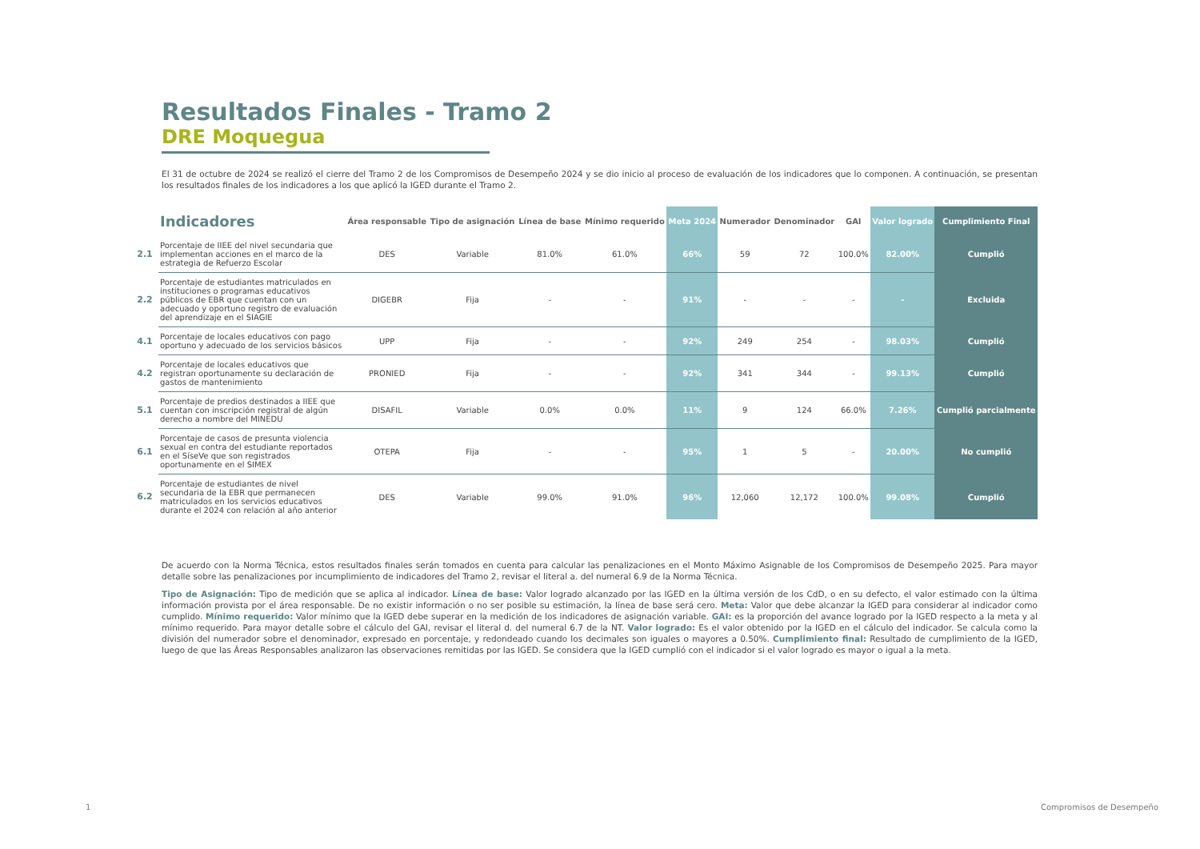Resultados Finales - Tramo 2
DRE Moquegua
El 31 de octubre de 2024 se realizó el cierre del Tramo 2 de los Compromisos de Desempeño 2024 y se dio inicio al proceso de evaluación de los indicadores que lo componen. A continuación, se presentan los resultados finales de los indicadores a los que aplicó la IGED durante el Tramo 2.
| | Indicadores | Área responsable | Tipo de asignación | Línea de base | Mínimo requerido | Meta 2024 | Numerador | Denominador | GAI | Valor logrado | Cumplimiento Final |
| --- | --- | --- | --- | --- | --- | --- | --- | --- | --- | --- | --- |
| 2.1 | Porcentaje de IIEE del nivel secundaria que implementan acciones en el marco de la estrategia de Refuerzo Escolar | DES | Variable | 81.0% | 61.0% | 66% | 59 | 72 | 100.0% | 82.00% | Cumplió |
| 2.2 | Porcentaje de estudiantes matriculados en instituciones o programas educativos públicos de EBR que cuentan con un adecuado y oportuno registro de evaluación del aprendizaje en el SIAGIE | DIGEBR | Fija | - | - | 91% | - | - | - | - | Excluida |
| 4.1 | Porcentaje de locales educativos con pago oportuno y adecuado de los servicios básicos | UPP | Fija | - | - | 92% | 249 | 254 | - | 98.03% | Cumplió |
| 4.2 | Porcentaje de locales educativos que registran oportunamente su declaración de gastos de mantenimiento | PRONIED | Fija | - | - | 92% | 341 | 344 | - | 99.13% | Cumplió |
| 5.1 | Porcentaje de predios destinados a IIEE que cuentan con inscripción registral de algún derecho a nombre del MINEDU | DISAFIL | Variable | 0.0% | 0.0% | 11% | 9 | 124 | 66.0% | 7.26% | Cumplió parcialmente |
| 6.1 | Porcentaje de casos de presunta violencia sexual en contra del estudiante reportados en el SíseVe que son registrados oportunamente en el SIMEX | OTEPA | Fija | - | - | 95% | 1 | 5 | - | 20.00% | No cumplió |
| 6.2 | Porcentaje de estudiantes de nivel secundaria de la EBR que permanecen matriculados en los servicios educativos durante el 2024 con relación al año anterior | DES | Variable | 99.0% | 91.0% | 96% | 12,060 | 12,172 | 100.0% | 99.08% | Cumplió |
De acuerdo con la Norma Técnica, estos resultados finales serán tomados en cuenta para calcular las penalizaciones en el Monto Máximo Asignable de los Compromisos de Desempeño 2025. Para mayor detalle sobre las penalizaciones por incumplimiento de indicadores del Tramo 2, revisar el literal a. del numeral 6.9 de la Norma Técnica.
Tipo de Asignación: Tipo de medición que se aplica al indicador. Línea de base: Valor logrado alcanzado por las IGED en la última versión de los CdD, o en su defecto, el valor estimado con la última información provista por el área responsable. De no existir información o no ser posible su estimación, la línea de base será cero. Meta: Valor que debe alcanzar la IGED para considerar al indicador como cumplido. Mínimo requerido: Valor mínimo que la IGED debe superar en la medición de los indicadores de asignación variable. GAI: es la proporción del avance logrado por la IGED respecto a la meta y al mínimo requerido. Para mayor detalle sobre el cálculo del GAI, revisar el literal d. del numeral 6.7 de la NT. Valor logrado: Es el valor obtenido por la IGED en el cálculo del indicador. Se calcula como la división del numerador sobre el denominador, expresado en porcentaje, y redondeado cuando los decimales son iguales o mayores a 0.50%. Cumplimiento final: Resultado de cumplimiento de la IGED, luego de que las Áreas Responsables analizaron las observaciones remitidas por las IGED. Se considera que la IGED cumplió con el indicador si el valor logrado es mayor o igual a la meta.
1 Compromisos de Desempeño